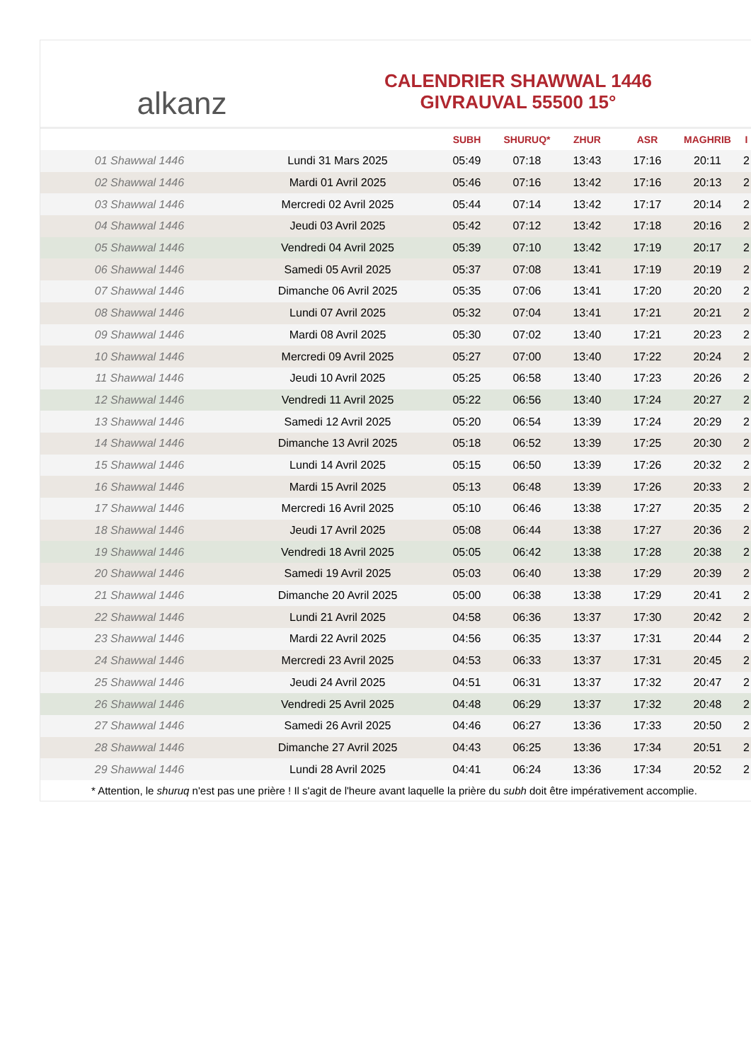alkanz
CALENDRIER SHAWWAL 1446
GIVRAUVAL 55500 15°
| | | SUBH | SHURUQ* | ZHUR | ASR | MAGHRIB | I |
| --- | --- | --- | --- | --- | --- | --- | --- |
| 01 Shawwal 1446 | Lundi 31 Mars 2025 | 05:49 | 07:18 | 13:43 | 17:16 | 20:11 | 2 |
| 02 Shawwal 1446 | Mardi 01 Avril 2025 | 05:46 | 07:16 | 13:42 | 17:16 | 20:13 | 2 |
| 03 Shawwal 1446 | Mercredi 02 Avril 2025 | 05:44 | 07:14 | 13:42 | 17:17 | 20:14 | 2 |
| 04 Shawwal 1446 | Jeudi 03 Avril 2025 | 05:42 | 07:12 | 13:42 | 17:18 | 20:16 | 2 |
| 05 Shawwal 1446 | Vendredi 04 Avril 2025 | 05:39 | 07:10 | 13:42 | 17:19 | 20:17 | 2 |
| 06 Shawwal 1446 | Samedi 05 Avril 2025 | 05:37 | 07:08 | 13:41 | 17:19 | 20:19 | 2 |
| 07 Shawwal 1446 | Dimanche 06 Avril 2025 | 05:35 | 07:06 | 13:41 | 17:20 | 20:20 | 2 |
| 08 Shawwal 1446 | Lundi 07 Avril 2025 | 05:32 | 07:04 | 13:41 | 17:21 | 20:21 | 2 |
| 09 Shawwal 1446 | Mardi 08 Avril 2025 | 05:30 | 07:02 | 13:40 | 17:21 | 20:23 | 2 |
| 10 Shawwal 1446 | Mercredi 09 Avril 2025 | 05:27 | 07:00 | 13:40 | 17:22 | 20:24 | 2 |
| 11 Shawwal 1446 | Jeudi 10 Avril 2025 | 05:25 | 06:58 | 13:40 | 17:23 | 20:26 | 2 |
| 12 Shawwal 1446 | Vendredi 11 Avril 2025 | 05:22 | 06:56 | 13:40 | 17:24 | 20:27 | 2 |
| 13 Shawwal 1446 | Samedi 12 Avril 2025 | 05:20 | 06:54 | 13:39 | 17:24 | 20:29 | 2 |
| 14 Shawwal 1446 | Dimanche 13 Avril 2025 | 05:18 | 06:52 | 13:39 | 17:25 | 20:30 | 2 |
| 15 Shawwal 1446 | Lundi 14 Avril 2025 | 05:15 | 06:50 | 13:39 | 17:26 | 20:32 | 2 |
| 16 Shawwal 1446 | Mardi 15 Avril 2025 | 05:13 | 06:48 | 13:39 | 17:26 | 20:33 | 2 |
| 17 Shawwal 1446 | Mercredi 16 Avril 2025 | 05:10 | 06:46 | 13:38 | 17:27 | 20:35 | 2 |
| 18 Shawwal 1446 | Jeudi 17 Avril 2025 | 05:08 | 06:44 | 13:38 | 17:27 | 20:36 | 2 |
| 19 Shawwal 1446 | Vendredi 18 Avril 2025 | 05:05 | 06:42 | 13:38 | 17:28 | 20:38 | 2 |
| 20 Shawwal 1446 | Samedi 19 Avril 2025 | 05:03 | 06:40 | 13:38 | 17:29 | 20:39 | 2 |
| 21 Shawwal 1446 | Dimanche 20 Avril 2025 | 05:00 | 06:38 | 13:38 | 17:29 | 20:41 | 2 |
| 22 Shawwal 1446 | Lundi 21 Avril 2025 | 04:58 | 06:36 | 13:37 | 17:30 | 20:42 | 2 |
| 23 Shawwal 1446 | Mardi 22 Avril 2025 | 04:56 | 06:35 | 13:37 | 17:31 | 20:44 | 2 |
| 24 Shawwal 1446 | Mercredi 23 Avril 2025 | 04:53 | 06:33 | 13:37 | 17:31 | 20:45 | 2 |
| 25 Shawwal 1446 | Jeudi 24 Avril 2025 | 04:51 | 06:31 | 13:37 | 17:32 | 20:47 | 2 |
| 26 Shawwal 1446 | Vendredi 25 Avril 2025 | 04:48 | 06:29 | 13:37 | 17:32 | 20:48 | 2 |
| 27 Shawwal 1446 | Samedi 26 Avril 2025 | 04:46 | 06:27 | 13:36 | 17:33 | 20:50 | 2 |
| 28 Shawwal 1446 | Dimanche 27 Avril 2025 | 04:43 | 06:25 | 13:36 | 17:34 | 20:51 | 2 |
| 29 Shawwal 1446 | Lundi 28 Avril 2025 | 04:41 | 06:24 | 13:36 | 17:34 | 20:52 | 2 |
* Attention, le shuruq n'est pas une prière ! Il s'agit de l'heure avant laquelle la prière du subh doit être impérativement accomplie.